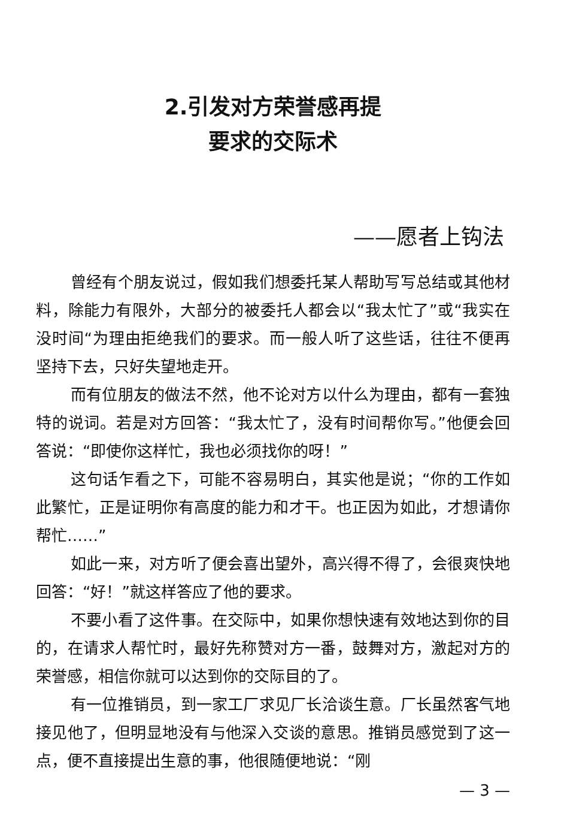2.引发对方荣誉感再提
要求的交际术
——愿者上钩法
曾经有个朋友说过，假如我们想委托某人帮助写写总结或其他材料，除能力有限外，大部分的被委托人都会以“我太忙了”或“我实在没时间“为理由拒绝我们的要求。而一般人听了这些话，往往不便再坚持下去，只好失望地走开。
而有位朋友的做法不然，他不论对方以什么为理由，都有一套独特的说词。若是对方回答：“我太忙了，没有时间帮你写。”他便会回答说：“即使你这样忙，我也必须找你的呀！”
这句话乍看之下，可能不容易明白，其实他是说；“你的工作如此繁忙，正是证明你有高度的能力和才干。也正因为如此，才想请你帮忙……”
如此一来，对方听了便会喜出望外，高兴得不得了，会很爽快地回答：“好！”就这样答应了他的要求。
不要小看了这件事。在交际中，如果你想快速有效地达到你的目的，在请求人帮忙时，最好先称赞对方一番，鼓舞对方，激起对方的荣誉感，相信你就可以达到你的交际目的了。
有一位推销员，到一家工厂求见厂长洽谈生意。厂长虽然客气地接见他了，但明显地没有与他深入交谈的意思。推销员感觉到了这一点，便不直接提出生意的事，他很随便地说：“刚
— 3 —